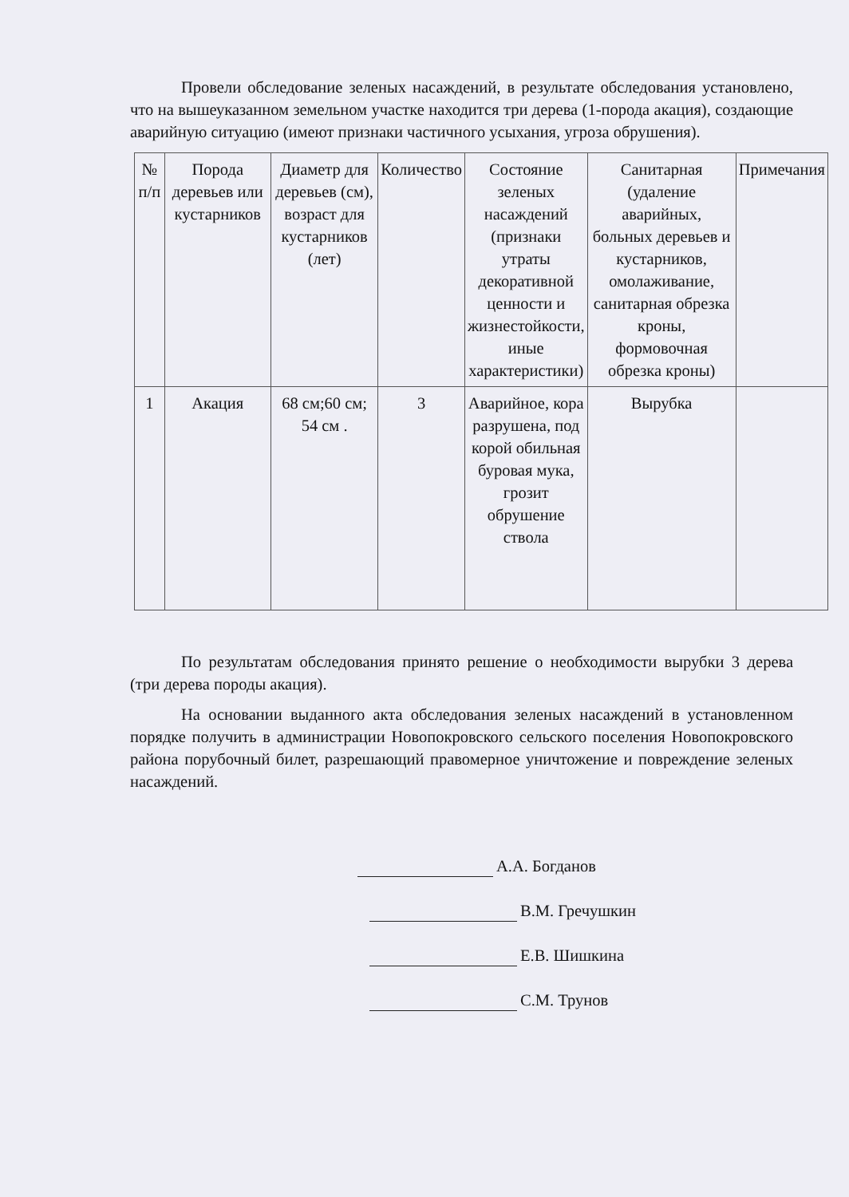Провели обследование зеленых насаждений, в результате обследования установлено, что на вышеуказанном земельном участке находится три дерева (1-порода акация), создающие аварийную ситуацию (имеют признаки частичного усыхания, угроза обрушения).
| № п/п | Порода деревьев или кустарников | Диаметр для деревьев (см), возраст для кустарников (лет) | Количество | Состояние зеленых насаждений (признаки утраты декоративной ценности и жизнестойкости, иные характеристики) | Санитарная (удаление аварийных, больных деревьев и кустарников, омолаживание, санитарная обрезка кроны, формовочная обрезка кроны) | Примечания |
| --- | --- | --- | --- | --- | --- | --- |
| 1 | Акация | 68 см;60 см; 54 см . | 3 | Аварийное, кора разрушена, под корой обильная буровая мука, грозит обрушение ствола | Вырубка | |
По результатам обследования принято решение о необходимости вырубки 3 дерева (три дерева породы акация).
На основании выданного акта обследования зеленых насаждений в установленном порядке получить в администрации Новопокровского сельского поселения Новопокровского района порубочный билет, разрешающий правомерное уничтожение и повреждение зеленых насаждений.
А.А. Богданов
В.М. Гречушкин
Е.В. Шишкина
С.М. Трунов